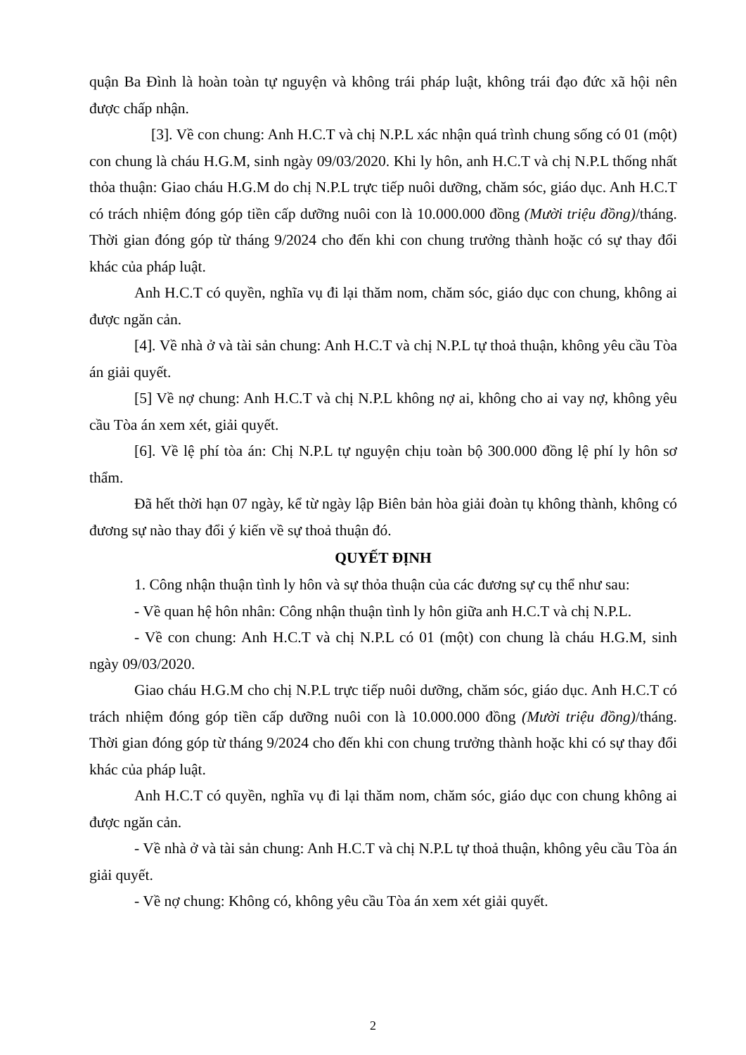quận Ba Đình là hoàn toàn tự nguyện và không trái pháp luật, không trái đạo đức xã hội nên được chấp nhận.
[3]. Về con chung: Anh H.C.T và chị N.P.L xác nhận quá trình chung sống có 01 (một) con chung là cháu H.G.M, sinh ngày 09/03/2020. Khi ly hôn, anh H.C.T và chị N.P.L thống nhất thỏa thuận: Giao cháu H.G.M do chị N.P.L trực tiếp nuôi dưỡng, chăm sóc, giáo dục. Anh H.C.T có trách nhiệm đóng góp tiền cấp dưỡng nuôi con là 10.000.000 đồng (Mười triệu đồng)/tháng. Thời gian đóng góp từ tháng 9/2024 cho đến khi con chung trưởng thành hoặc có sự thay đổi khác của pháp luật.
Anh H.C.T có quyền, nghĩa vụ đi lại thăm nom, chăm sóc, giáo dục con chung, không ai được ngăn cản.
[4]. Về nhà ở và tài sản chung: Anh H.C.T và chị N.P.L tự thoả thuận, không yêu cầu Tòa án giải quyết.
[5] Về nợ chung: Anh H.C.T và chị N.P.L không nợ ai, không cho ai vay nợ, không yêu cầu Tòa án xem xét, giải quyết.
[6]. Về lệ phí tòa án: Chị N.P.L tự nguyện chịu toàn bộ 300.000 đồng lệ phí ly hôn sơ thẩm.
Đã hết thời hạn 07 ngày, kể từ ngày lập Biên bản hòa giải đoàn tụ không thành, không có đương sự nào thay đổi ý kiến về sự thoả thuận đó.
QUYẾT ĐỊNH
1. Công nhận thuận tình ly hôn và sự thỏa thuận của các đương sự cụ thể như sau:
- Về quan hệ hôn nhân: Công nhận thuận tình ly hôn giữa anh H.C.T và chị N.P.L.
- Về con chung: Anh H.C.T và chị N.P.L có 01 (một) con chung là cháu H.G.M, sinh ngày 09/03/2020.
Giao cháu H.G.M cho chị N.P.L trực tiếp nuôi dưỡng, chăm sóc, giáo dục. Anh H.C.T có trách nhiệm đóng góp tiền cấp dưỡng nuôi con là 10.000.000 đồng (Mười triệu đồng)/tháng. Thời gian đóng góp từ tháng 9/2024 cho đến khi con chung trưởng thành hoặc khi có sự thay đổi khác của pháp luật.
Anh H.C.T có quyền, nghĩa vụ đi lại thăm nom, chăm sóc, giáo dục con chung không ai được ngăn cản.
- Về nhà ở và tài sản chung: Anh H.C.T và chị N.P.L tự thoả thuận, không yêu cầu Tòa án giải quyết.
- Về nợ chung: Không có, không yêu cầu Tòa án xem xét giải quyết.
2